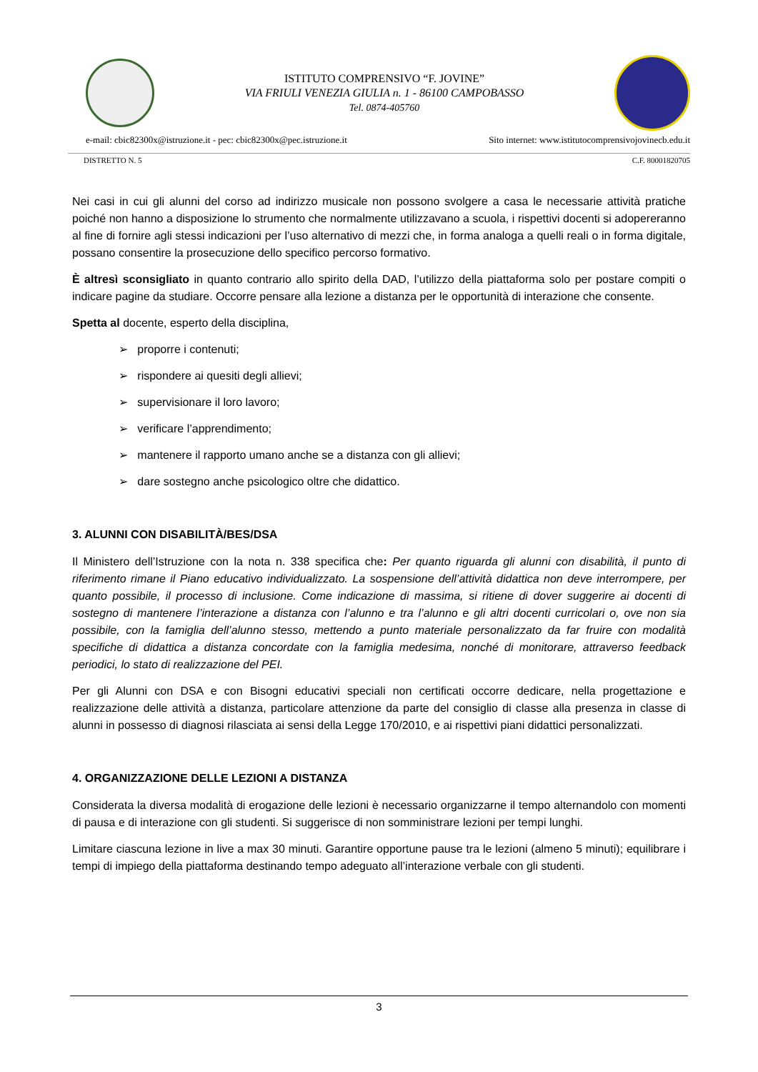ISTITUTO COMPRENSIVO “F. JOVINE”
VIA FRIULI VENEZIA GIULIA n. 1 - 86100 CAMPOBASSO
Tel. 0874-405760
e-mail: cbic82300x@istruzione.it - pec: cbic82300x@pec.istruzione.it Sito internet: www.istitutocomprensivojovinecb.edu.it
DISTRETTO N. 5 C.F. 80001820705
Nei casi in cui gli alunni del corso ad indirizzo musicale non possono svolgere a casa le necessarie attività pratiche poiché non hanno a disposizione lo strumento che normalmente utilizzavano a scuola, i rispettivi docenti si adopereranno al fine di fornire agli stessi indicazioni per l’uso alternativo di mezzi che, in forma analoga a quelli reali o in forma digitale, possano consentire la prosecuzione dello specifico percorso formativo.
È altresì sconsigliato in quanto contrario allo spirito della DAD, l’utilizzo della piattaforma solo per postare compiti o indicare pagine da studiare. Occorre pensare alla lezione a distanza per le opportunità di interazione che consente.
Spetta al docente, esperto della disciplina,
➢ proporre i contenuti;
➢ rispondere ai quesiti degli allievi;
➢ supervisionare il loro lavoro;
➢ verificare l’apprendimento;
➢ mantenere il rapporto umano anche se a distanza con gli allievi;
➢ dare sostegno anche psicologico oltre che didattico.
3. ALUNNI CON DISABILITÀ/BES/DSA
Il Ministero dell’Istruzione con la nota n. 338 specifica che: Per quanto riguarda gli alunni con disabilità, il punto di riferimento rimane il Piano educativo individualizzato. La sospensione dell’attività didattica non deve interrompere, per quanto possibile, il processo di inclusione. Come indicazione di massima, si ritiene di dover suggerire ai docenti di sostegno di mantenere l’interazione a distanza con l’alunno e tra l’alunno e gli altri docenti curricolari o, ove non sia possibile, con la famiglia dell’alunno stesso, mettendo a punto materiale personalizzato da far fruire con modalità specifiche di didattica a distanza concordate con la famiglia medesima, nonché di monitorare, attraverso feedback periodici, lo stato di realizzazione del PEI.
Per gli Alunni con DSA e con Bisogni educativi speciali non certificati occorre dedicare, nella progettazione e realizzazione delle attività a distanza, particolare attenzione da parte del consiglio di classe alla presenza in classe di alunni in possesso di diagnosi rilasciata ai sensi della Legge 170/2010, e ai rispettivi piani didattici personalizzati.
4. ORGANIZZAZIONE DELLE LEZIONI A DISTANZA
Considerata la diversa modalità di erogazione delle lezioni è necessario organizzarne il tempo alternandolo con momenti di pausa e di interazione con gli studenti. Si suggerisce di non somministrare lezioni per tempi lunghi.
Limitare ciascuna lezione in live a max 30 minuti. Garantire opportune pause tra le lezioni (almeno 5 minuti); equilibrare i tempi di impiego della piattaforma destinando tempo adeguato all’interazione verbale con gli studenti.
3